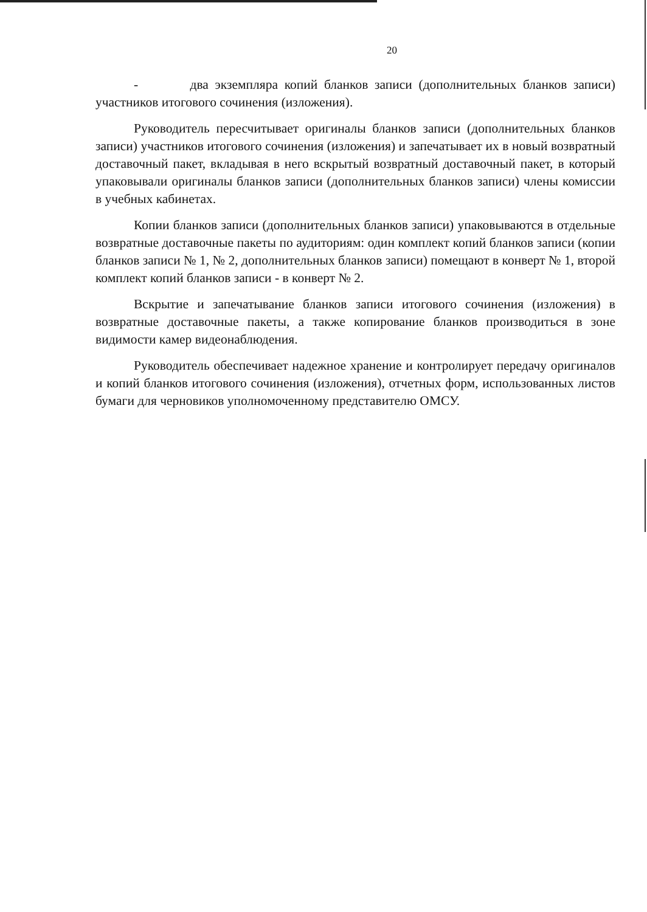20
- два экземпляра копий бланков записи (дополнительных бланков записи) участников итогового сочинения (изложения).
Руководитель пересчитывает оригиналы бланков записи (дополнительных бланков записи) участников итогового сочинения (изложения) и запечатывает их в новый возвратный доставочный пакет, вкладывая в него вскрытый возвратный доставочный пакет, в который упаковывали оригиналы бланков записи (дополнительных бланков записи) члены комиссии в учебных кабинетах.
Копии бланков записи (дополнительных бланков записи) упаковываются в отдельные возвратные доставочные пакеты по аудиториям: один комплект копий бланков записи (копии бланков записи № 1, № 2, дополнительных бланков записи) помещают в конверт № 1, второй комплект копий бланков записи - в конверт № 2.
Вскрытие и запечатывание бланков записи итогового сочинения (изложения) в возвратные доставочные пакеты, а также копирование бланков производиться в зоне видимости камер видеонаблюдения.
Руководитель обеспечивает надежное хранение и контролирует передачу оригиналов и копий бланков итогового сочинения (изложения), отчетных форм, использованных листов бумаги для черновиков уполномоченному представителю ОМСУ.